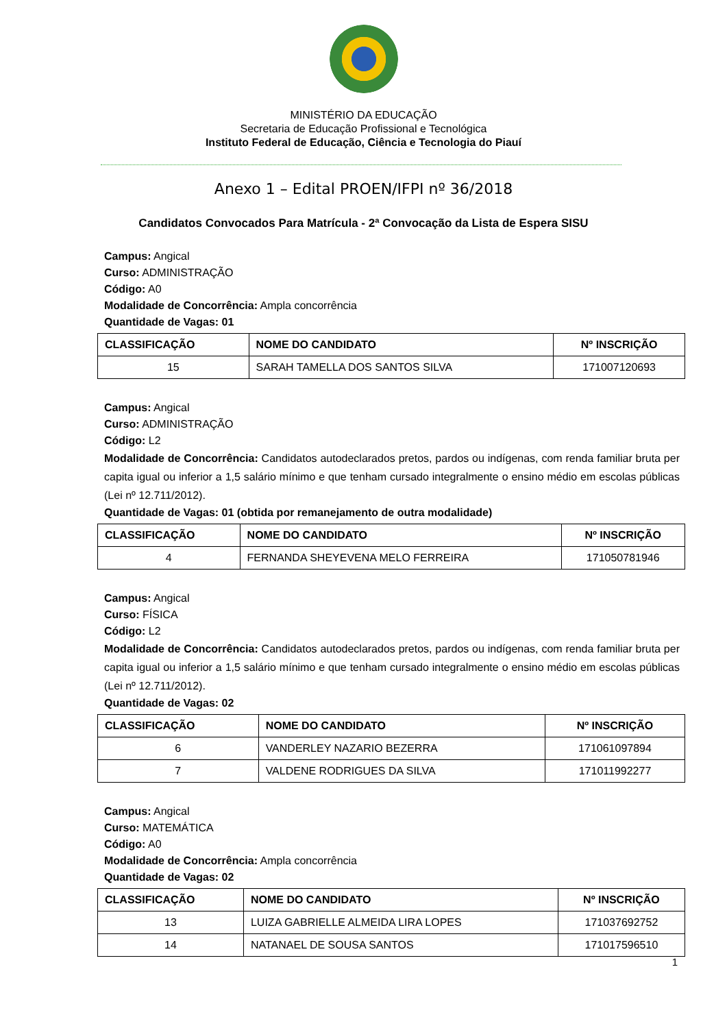MINISTÉRIO DA EDUCAÇÃO
Secretaria de Educação Profissional e Tecnológica
Instituto Federal de Educação, Ciência e Tecnologia do Piauí
Anexo 1 – Edital PROEN/IFPI nº 36/2018
Candidatos Convocados Para Matrícula - 2ª Convocação da Lista de Espera SISU
Campus: Angical
Curso: ADMINISTRAÇÃO
Código: A0
Modalidade de Concorrência: Ampla concorrência
Quantidade de Vagas: 01
| CLASSIFICAÇÃO | NOME DO CANDIDATO | Nº INSCRIÇÃO |
| --- | --- | --- |
| 15 | SARAH TAMELLA DOS SANTOS SILVA | 171007120693 |
Campus: Angical
Curso: ADMINISTRAÇÃO
Código: L2
Modalidade de Concorrência: Candidatos autodeclarados pretos, pardos ou indígenas, com renda familiar bruta per capita igual ou inferior a 1,5 salário mínimo e que tenham cursado integralmente o ensino médio em escolas públicas (Lei nº 12.711/2012).
Quantidade de Vagas: 01 (obtida por remanejamento de outra modalidade)
| CLASSIFICAÇÃO | NOME DO CANDIDATO | Nº INSCRIÇÃO |
| --- | --- | --- |
| 4 | FERNANDA SHEYEVENA MELO FERREIRA | 171050781946 |
Campus: Angical
Curso: FÍSICA
Código: L2
Modalidade de Concorrência: Candidatos autodeclarados pretos, pardos ou indígenas, com renda familiar bruta per capita igual ou inferior a 1,5 salário mínimo e que tenham cursado integralmente o ensino médio em escolas públicas (Lei nº 12.711/2012).
Quantidade de Vagas: 02
| CLASSIFICAÇÃO | NOME DO CANDIDATO | Nº INSCRIÇÃO |
| --- | --- | --- |
| 6 | VANDERLEY NAZARIO BEZERRA | 171061097894 |
| 7 | VALDENE RODRIGUES DA SILVA | 171011992277 |
Campus: Angical
Curso: MATEMÁTICA
Código: A0
Modalidade de Concorrência: Ampla concorrência
Quantidade de Vagas: 02
| CLASSIFICAÇÃO | NOME DO CANDIDATO | Nº INSCRIÇÃO |
| --- | --- | --- |
| 13 | LUIZA GABRIELLE ALMEIDA LIRA LOPES | 171037692752 |
| 14 | NATANAEL DE SOUSA SANTOS | 171017596510 |
1